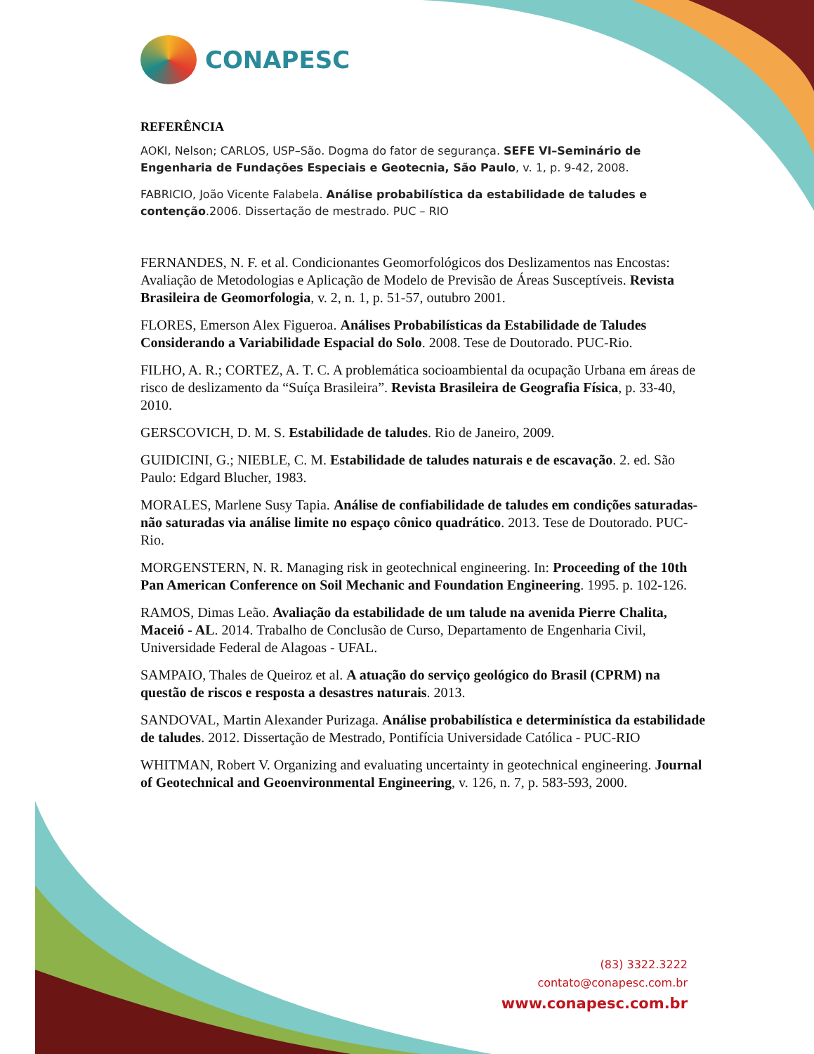CONAPESC
REFERÊNCIA
AOKI, Nelson; CARLOS, USP–São. Dogma do fator de segurança. SEFE VI–Seminário de Engenharia de Fundações Especiais e Geotecnia, São Paulo, v. 1, p. 9-42, 2008.
FABRICIO, João Vicente Falabela. Análise probabilística da estabilidade de taludes e contenção.2006. Dissertação de mestrado. PUC – RIO
FERNANDES, N. F. et al. Condicionantes Geomorfológicos dos Deslizamentos nas Encostas: Avaliação de Metodologias e Aplicação de Modelo de Previsão de Áreas Susceptíveis. Revista Brasileira de Geomorfologia, v. 2, n. 1, p. 51-57, outubro 2001.
FLORES, Emerson Alex Figueroa. Análises Probabilísticas da Estabilidade de Taludes Considerando a Variabilidade Espacial do Solo. 2008. Tese de Doutorado. PUC-Rio.
FILHO, A. R.; CORTEZ, A. T. C. A problemática socioambiental da ocupação Urbana em áreas de risco de deslizamento da “Suíça Brasileira”. Revista Brasileira de Geografia Física, p. 33-40, 2010.
GERSCOVICH, D. M. S. Estabilidade de taludes. Rio de Janeiro, 2009.
GUIDICINI, G.; NIEBLE, C. M. Estabilidade de taludes naturais e de escavação. 2. ed. São Paulo: Edgard Blucher, 1983.
MORALES, Marlene Susy Tapia. Análise de confiabilidade de taludes em condições saturadas-não saturadas via análise limite no espaço cônico quadrático. 2013. Tese de Doutorado. PUC-Rio.
MORGENSTERN, N. R. Managing risk in geotechnical engineering. In: Proceeding of the 10th Pan American Conference on Soil Mechanic and Foundation Engineering. 1995. p. 102-126.
RAMOS, Dimas Leão. Avaliação da estabilidade de um talude na avenida Pierre Chalita, Maceió - AL. 2014. Trabalho de Conclusão de Curso, Departamento de Engenharia Civil, Universidade Federal de Alagoas - UFAL.
SAMPAIO, Thales de Queiroz et al. A atuação do serviço geológico do Brasil (CPRM) na questão de riscos e resposta a desastres naturais. 2013.
SANDOVAL, Martin Alexander Purizaga. Análise probabilística e determinística da estabilidade de taludes. 2012. Dissertação de Mestrado, Pontifícia Universidade Católica - PUC-RIO
WHITMAN, Robert V. Organizing and evaluating uncertainty in geotechnical engineering. Journal of Geotechnical and Geoenvironmental Engineering, v. 126, n. 7, p. 583-593, 2000.
(83) 3322.3222
contato@conapesc.com.br
www.conapesc.com.br